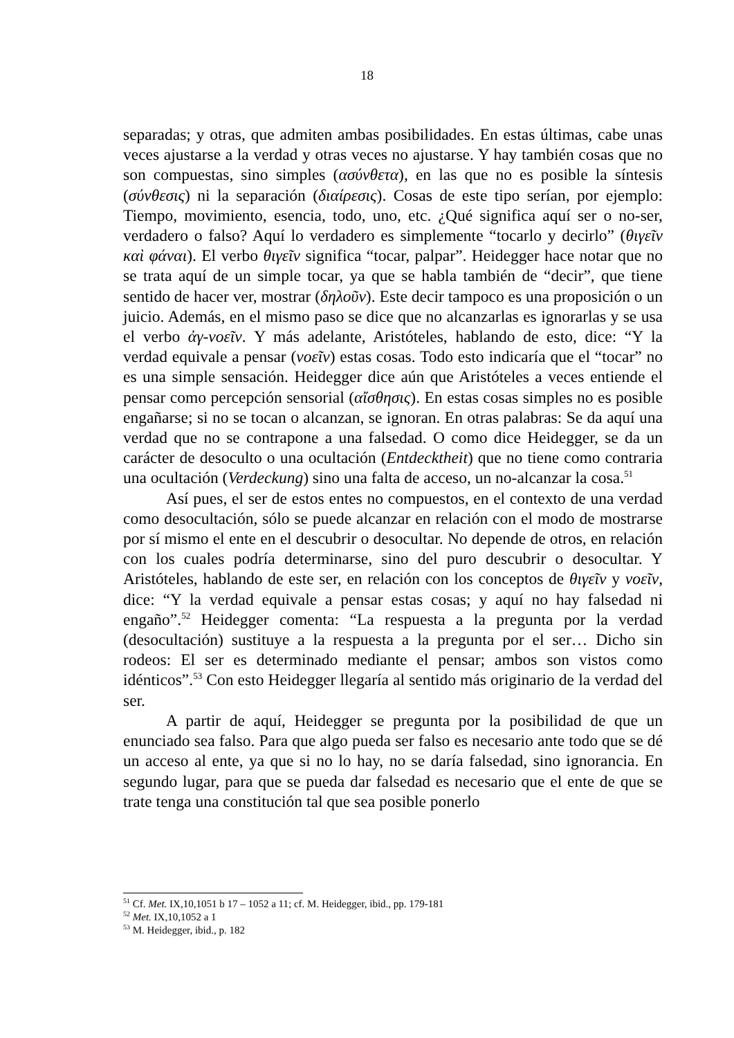18
separadas; y otras, que admiten ambas posibilidades. En estas últimas, cabe unas veces ajustarse a la verdad y otras veces no ajustarse. Y hay también cosas que no son compuestas, sino simples (ασύνθετα), en las que no es posible la síntesis (σύνθεσις) ni la separación (διαίρεσις). Cosas de este tipo serían, por ejemplo: Tiempo, movimiento, esencia, todo, uno, etc. ¿Qué significa aquí ser o no-ser, verdadero o falso? Aquí lo verdadero es simplemente “tocarlo y decirlo” (θιγεῖν καὶ φάναι). El verbo θιγεῖν significa “tocar, palpar”. Heidegger hace notar que no se trata aquí de un simple tocar, ya que se habla también de “decir”, que tiene sentido de hacer ver, mostrar (δηλοῦν). Este decir tampoco es una proposición o un juicio. Además, en el mismo paso se dice que no alcanzarlas es ignorarlas y se usa el verbo ἀγ-νοεῖν. Y más adelante, Aristóteles, hablando de esto, dice: “Y la verdad equivale a pensar (νοεῖν) estas cosas. Todo esto indicaría que el “tocar” no es una simple sensación. Heidegger dice aún que Aristóteles a veces entiende el pensar como percepción sensorial (αἴσθησις). En estas cosas simples no es posible engañarse; si no se tocan o alcanzan, se ignoran. En otras palabras: Se da aquí una verdad que no se contrapone a una falsedad. O como dice Heidegger, se da un carácter de desoculto o una ocultación (Entdecktheit) que no tiene como contraria una ocultación (Verdeckung) sino una falta de acceso, un no-alcanzar la cosa.<sup>51</sup>
Así pues, el ser de estos entes no compuestos, en el contexto de una verdad como desocultación, sólo se puede alcanzar en relación con el modo de mostrarse por sí mismo el ente en el descubrir o desocultar. No depende de otros, en relación con los cuales podría determinarse, sino del puro descubrir o desocultar. Y Aristóteles, hablando de este ser, en relación con los conceptos de θιγεῖν y νοεῖν, dice: “Y la verdad equivale a pensar estas cosas; y aquí no hay falsedad ni engaño”.<sup>52</sup> Heidegger comenta: “La respuesta a la pregunta por la verdad (desocultación) sustituye a la respuesta a la pregunta por el ser… Dicho sin rodeos: El ser es determinado mediante el pensar; ambos son vistos como idénticos”.<sup>53</sup> Con esto Heidegger llegaría al sentido más originario de la verdad del ser.
A partir de aquí, Heidegger se pregunta por la posibilidad de que un enunciado sea falso. Para que algo pueda ser falso es necesario ante todo que se dé un acceso al ente, ya que si no lo hay, no se daría falsedad, sino ignorancia. En segundo lugar, para que se pueda dar falsedad es necesario que el ente de que se trate tenga una constitución tal que sea posible ponerlo
<sup>51</sup> Cf. Met. IX,10,1051 b 17 – 1052 a 11; cf. M. Heidegger, ibid., pp. 179-181
<sup>52</sup> Met. IX,10,1052 a 1
<sup>53</sup> M. Heidegger, ibid., p. 182